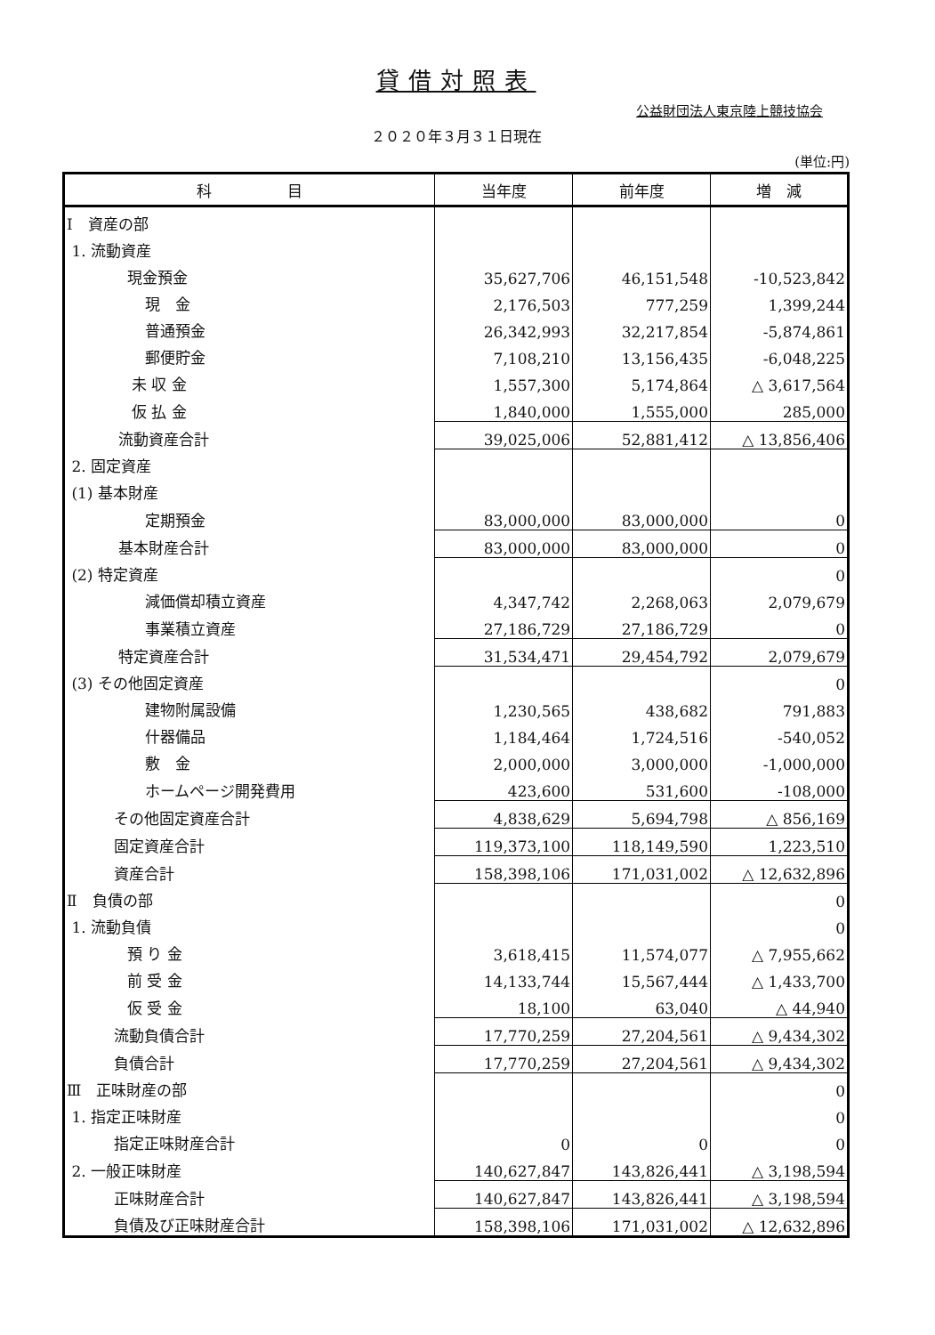貸借対照表
公益財団法人東京陸上競技協会
２０２０年３月３１日現在
(単位:円)
| 科 目 | 当年度 | 前年度 | 増 減 |
| --- | --- | --- | --- |
| Ⅰ 資産の部 | | | |
| 1. 流動資産 | | | |
| 現金預金 | 35,627,706 | 46,151,548 | -10,523,842 |
| 現 金 | 2,176,503 | 777,259 | 1,399,244 |
| 普通預金 | 26,342,993 | 32,217,854 | -5,874,861 |
| 郵便貯金 | 7,108,210 | 13,156,435 | -6,048,225 |
| 未 収 金 | 1,557,300 | 5,174,864 | △ 3,617,564 |
| 仮 払 金 | 1,840,000 | 1,555,000 | 285,000 |
| 流動資産合計 | 39,025,006 | 52,881,412 | △ 13,856,406 |
| 2. 固定資産 | | | |
| (1) 基本財産 | | | |
| 定期預金 | 83,000,000 | 83,000,000 | 0 |
| 基本財産合計 | 83,000,000 | 83,000,000 | 0 |
| (2) 特定資産 | | | 0 |
| 減価償却積立資産 | 4,347,742 | 2,268,063 | 2,079,679 |
| 事業積立資産 | 27,186,729 | 27,186,729 | 0 |
| 特定資産合計 | 31,534,471 | 29,454,792 | 2,079,679 |
| (3) その他固定資産 | | | 0 |
| 建物附属設備 | 1,230,565 | 438,682 | 791,883 |
| 什器備品 | 1,184,464 | 1,724,516 | -540,052 |
| 敷 金 | 2,000,000 | 3,000,000 | -1,000,000 |
| ホームページ開発費用 | 423,600 | 531,600 | -108,000 |
| その他固定資産合計 | 4,838,629 | 5,694,798 | △ 856,169 |
| 固定資産合計 | 119,373,100 | 118,149,590 | 1,223,510 |
| 資産合計 | 158,398,106 | 171,031,002 | △ 12,632,896 |
| Ⅱ 負債の部 | | | 0 |
| 1. 流動負債 | | | 0 |
| 預 り 金 | 3,618,415 | 11,574,077 | △ 7,955,662 |
| 前 受 金 | 14,133,744 | 15,567,444 | △ 1,433,700 |
| 仮 受 金 | 18,100 | 63,040 | △ 44,940 |
| 流動負債合計 | 17,770,259 | 27,204,561 | △ 9,434,302 |
| 負債合計 | 17,770,259 | 27,204,561 | △ 9,434,302 |
| Ⅲ 正味財産の部 | | | 0 |
| 1. 指定正味財産 | | | 0 |
| 指定正味財産合計 | 0 | 0 | 0 |
| 2. 一般正味財産 | 140,627,847 | 143,826,441 | △ 3,198,594 |
| 正味財産合計 | 140,627,847 | 143,826,441 | △ 3,198,594 |
| 負債及び正味財産合計 | 158,398,106 | 171,031,002 | △ 12,632,896 |